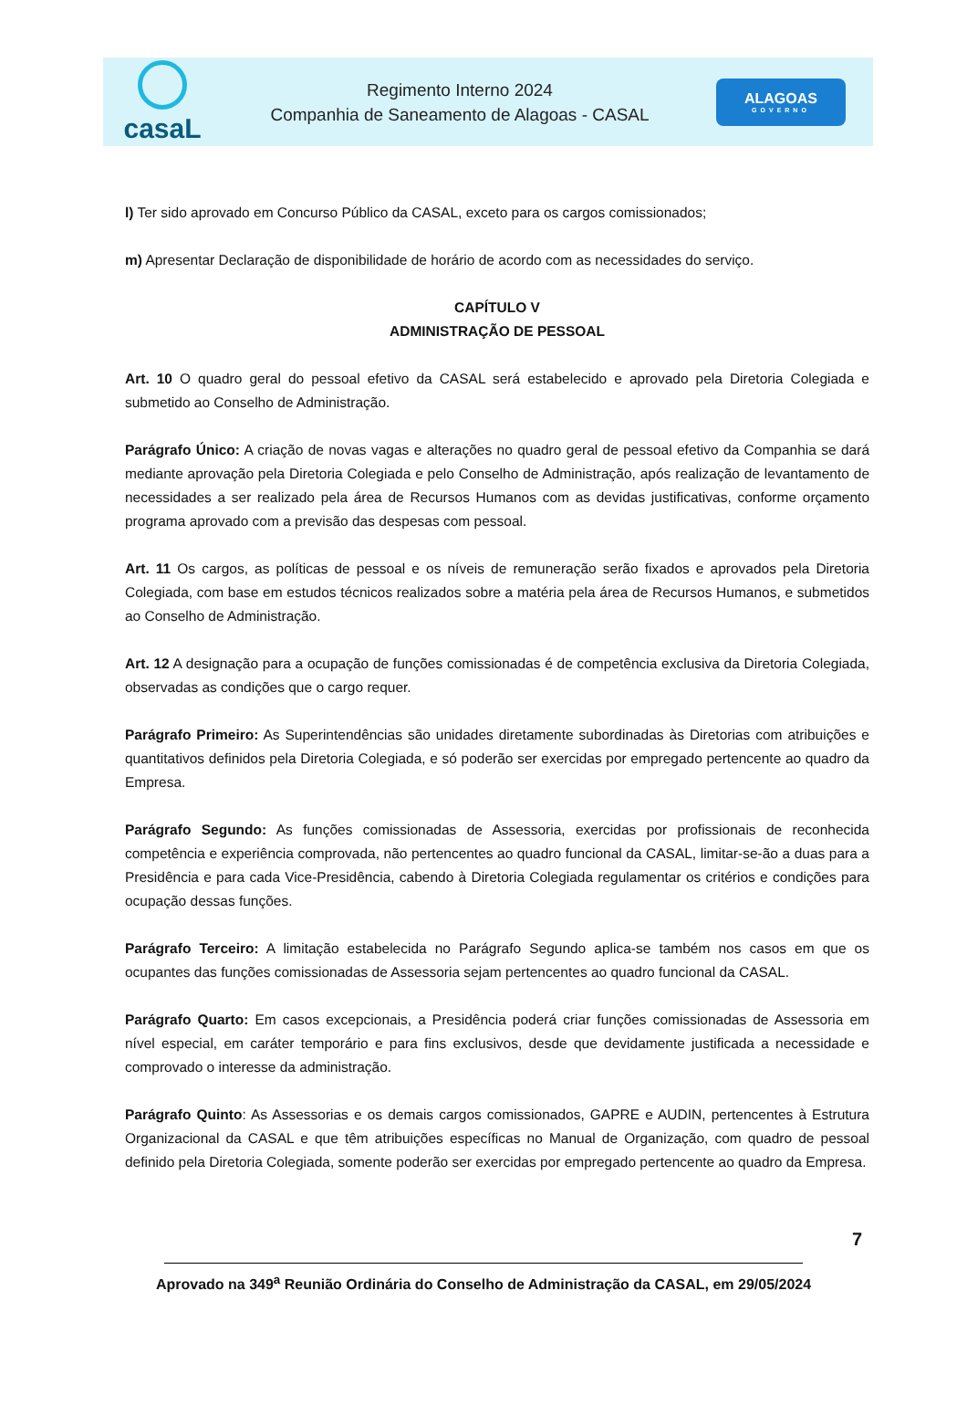casaL
Regimento Interno 2024
Companhia de Saneamento de Alagoas - CASAL
ALAGOAS
GOVERNO
l) Ter sido aprovado em Concurso Público da CASAL, exceto para os cargos comissionados;
m) Apresentar Declaração de disponibilidade de horário de acordo com as necessidades do serviço.
CAPÍTULO V
ADMINISTRAÇÃO DE PESSOAL
Art. 10 O quadro geral do pessoal efetivo da CASAL será estabelecido e aprovado pela Diretoria Colegiada e submetido ao Conselho de Administração.
Parágrafo Único: A criação de novas vagas e alterações no quadro geral de pessoal efetivo da Companhia se dará mediante aprovação pela Diretoria Colegiada e pelo Conselho de Administração, após realização de levantamento de necessidades a ser realizado pela área de Recursos Humanos com as devidas justificativas, conforme orçamento programa aprovado com a previsão das despesas com pessoal.
Art. 11 Os cargos, as políticas de pessoal e os níveis de remuneração serão fixados e aprovados pela Diretoria Colegiada, com base em estudos técnicos realizados sobre a matéria pela área de Recursos Humanos, e submetidos ao Conselho de Administração.
Art. 12 A designação para a ocupação de funções comissionadas é de competência exclusiva da Diretoria Colegiada, observadas as condições que o cargo requer.
Parágrafo Primeiro: As Superintendências são unidades diretamente subordinadas às Diretorias com atribuições e quantitativos definidos pela Diretoria Colegiada, e só poderão ser exercidas por empregado pertencente ao quadro da Empresa.
Parágrafo Segundo: As funções comissionadas de Assessoria, exercidas por profissionais de reconhecida competência e experiência comprovada, não pertencentes ao quadro funcional da CASAL, limitar-se-ão a duas para a Presidência e para cada Vice-Presidência, cabendo à Diretoria Colegiada regulamentar os critérios e condições para ocupação dessas funções.
Parágrafo Terceiro: A limitação estabelecida no Parágrafo Segundo aplica-se também nos casos em que os ocupantes das funções comissionadas de Assessoria sejam pertencentes ao quadro funcional da CASAL.
Parágrafo Quarto: Em casos excepcionais, a Presidência poderá criar funções comissionadas de Assessoria em nível especial, em caráter temporário e para fins exclusivos, desde que devidamente justificada a necessidade e comprovado o interesse da administração.
Parágrafo Quinto: As Assessorias e os demais cargos comissionados, GAPRE e AUDIN, pertencentes à Estrutura Organizacional da CASAL e que têm atribuições específicas no Manual de Organização, com quadro de pessoal definido pela Diretoria Colegiada, somente poderão ser exercidas por empregado pertencente ao quadro da Empresa.
7
Aprovado na 349<sup>a</sup> Reunião Ordinária do Conselho de Administração da CASAL, em 29/05/2024